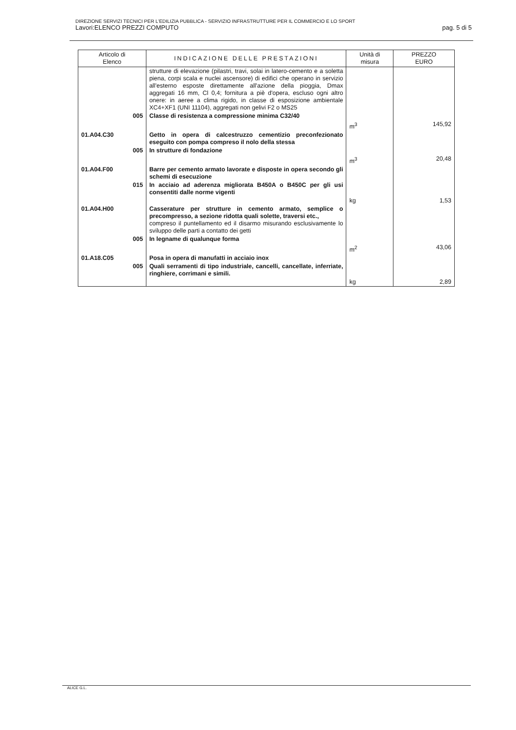DIREZIONE SERVIZI TECNICI PER L'EDILIZIA PUBBLICA - SERVIZIO INFRASTRUTTURE PER IL COMMERCIO E LO SPORT
Lavori:ELENCO PREZZI COMPUTO pag. 5 di 5
| Articolo di Elenco | INDICAZIONE DELLE PRESTAZIONI | Unità di misura | PREZZO EURO |
| --- | --- | --- | --- |
| | strutture di elevazione (pilastri, travi, solai in latero-cemento e a soletta piena, corpi scala e nuclei ascensore) di edifici che operano in servizio all'esterno esposte direttamente all'azione della pioggia, Dmax aggregati 16 mm, Cl 0,4; fornitura a piè d'opera, escluso ogni altro onere: in aeree a clima rigido, in classe di esposizione ambientale XC4+XF1 (UNI 11104), aggregati non gelivi F2 o MS25 | | |
| 005 | Classe di resistenza a compressione minima C32/40 | | |
| | | m<sup>3</sup> | 145,92 |
| 01.A04.C30 | Getto in opera di calcestruzzo cementizio preconfezionato eseguito con pompa compreso il nolo della stessa | | |
| 005 | In strutture di fondazione | | |
| | | m<sup>3</sup> | 20,48 |
| 01.A04.F00 | Barre per cemento armato lavorate e disposte in opera secondo gli schemi di esecuzione | | |
| 015 | In acciaio ad aderenza migliorata B450A o B450C per gli usi consentiti dalle norme vigenti | | |
| | | kg | 1,53 |
| 01.A04.H00 | Casserature per strutture in cemento armato, semplice o precompresso, a sezione ridotta quali solette, traversi etc., compreso il puntellamento ed il disarmo misurando esclusivamente lo sviluppo delle parti a contatto dei getti | | |
| 005 | In legname di qualunque forma | | |
| | | m<sup>2</sup> | 43,06 |
| 01.A18.C05 | Posa in opera di manufatti in acciaio inox | | |
| 005 | Quali serramenti di tipo industriale, cancelli, cancellate, inferriate, ringhiere, corrimani e simili. | | |
| | | kg | 2,89 |
ALICE G.L.